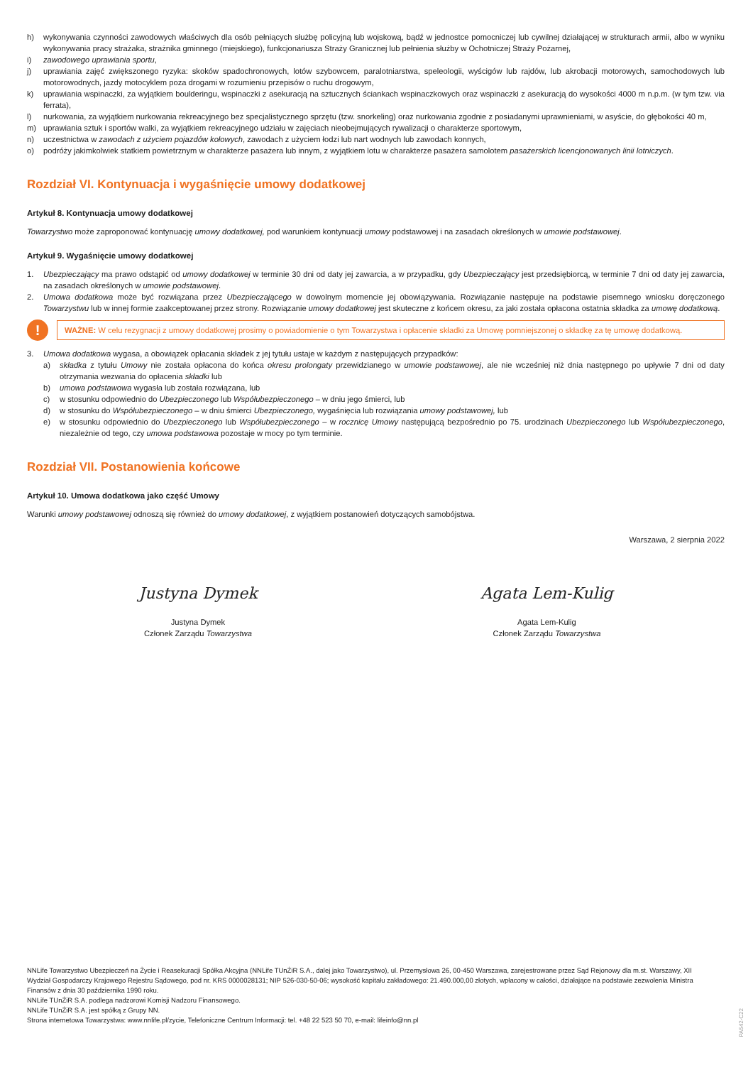h) wykonywania czynności zawodowych właściwych dla osób pełniących służbę policyjną lub wojskową, bądź w jednostce pomocniczej lub cywilnej działającej w strukturach armii, albo w wyniku wykonywania pracy strażaka, strażnika gminnego (miejskiego), funkcjonariusza Straży Granicznej lub pełnienia służby w Ochotniczej Straży Pożarnej,
i) zawodowego uprawiania sportu,
j) uprawiania zajęć zwiększonego ryzyka: skoków spadochronowych, lotów szybowcem, paralotniarstwa, speleologii, wyścigów lub rajdów, lub akrobacji motorowych, samochodowych lub motorowodnych, jazdy motocyklem poza drogami w rozumieniu przepisów o ruchu drogowym,
k) uprawiania wspinaczki, za wyjątkiem boulderingu, wspinaczki z asekuracją na sztucznych ściankach wspinaczkowych oraz wspinaczki z asekuracją do wysokości 4000 m n.p.m. (w tym tzw. via ferrata),
l) nurkowania, za wyjątkiem nurkowania rekreacyjnego bez specjalistycznego sprzętu (tzw. snorkeling) oraz nurkowania zgodnie z posiadanymi uprawnieniami, w asyście, do głębokości 40 m,
m) uprawiania sztuk i sportów walki, za wyjątkiem rekreacyjnego udziału w zajęciach nieobejmujących rywalizacji o charakterze sportowym,
n) uczestnictwa w zawodach z użyciem pojazdów kołowych, zawodach z użyciem łodzi lub nart wodnych lub zawodach konnych,
o) podróży jakimkolwiek statkiem powietrznym w charakterze pasażera lub innym, z wyjątkiem lotu w charakterze pasażera samolotem pasażerskich licencjonowanych linii lotniczych.
Rozdział VI. Kontynuacja i wygaśnięcie umowy dodatkowej
Artykuł 8. Kontynuacja umowy dodatkowej
Towarzystwo może zaproponować kontynuację umowy dodatkowej, pod warunkiem kontynuacji umowy podstawowej i na zasadach określonych w umowie podstawowej.
Artykuł 9. Wygaśnięcie umowy dodatkowej
1. Ubezpieczający ma prawo odstąpić od umowy dodatkowej w terminie 30 dni od daty jej zawarcia, a w przypadku, gdy Ubezpieczający jest przedsiębiorcą, w terminie 7 dni od daty jej zawarcia, na zasadach określonych w umowie podstawowej.
2. Umowa dodatkowa może być rozwiązana przez Ubezpieczającego w dowolnym momencie jej obowiązywania. Rozwiązanie następuje na podstawie pisemnego wniosku doręczonego Towarzystwu lub w innej formie zaakceptowanej przez strony. Rozwiązanie umowy dodatkowej jest skuteczne z końcem okresu, za jaki została opłacona ostatnia składka za umowę dodatkową.
!
WAŻNE: W celu rezygnacji z umowy dodatkowej prosimy o powiadomienie o tym Towarzystwa i opłacenie składki za Umowę pomniejszonej o składkę za tę umowę dodatkową.
3. Umowa dodatkowa wygasa, a obowiązek opłacania składek z jej tytułu ustaje w każdym z następujących przypadków:
a) składka z tytułu Umowy nie została opłacona do końca okresu prolongaty przewidzianego w umowie podstawowej, ale nie wcześniej niż dnia następnego po upływie 7 dni od daty otrzymania wezwania do opłacenia składki lub
b) umowa podstawowa wygasła lub została rozwiązana, lub
c) w stosunku odpowiednio do Ubezpieczonego lub Współubezpieczonego – w dniu jego śmierci, lub
d) w stosunku do Współubezpieczonego – w dniu śmierci Ubezpieczonego, wygaśnięcia lub rozwiązania umowy podstawowej, lub
e) w stosunku odpowiednio do Ubezpieczonego lub Współubezpieczonego – w rocznicę Umowy następującą bezpośrednio po 75. urodzinach Ubezpieczonego lub Współubezpieczonego, niezależnie od tego, czy umowa podstawowa pozostaje w mocy po tym terminie.
Rozdział VII. Postanowienia końcowe
Artykuł 10. Umowa dodatkowa jako część Umowy
Warunki umowy podstawowej odnoszą się również do umowy dodatkowej, z wyjątkiem postanowień dotyczących samobójstwa.
Warszawa, 2 sierpnia 2022
Justyna Dymek
Justyna Dymek
Członek Zarządu Towarzystwa
Agata Lem-Kulig
Agata Lem-Kulig
Członek Zarządu Towarzystwa
NNLife Towarzystwo Ubezpieczeń na Życie i Reasekuracji Spółka Akcyjna (NNLife TUnŻiR S.A., dalej jako Towarzystwo), ul. Przemysłowa 26, 00-450 Warszawa, zarejestrowane przez Sąd Rejonowy dla m.st. Warszawy, XII Wydział Gospodarczy Krajowego Rejestru Sądowego, pod nr. KRS 0000028131; NIP 526-030-50-06; wysokość kapitału zakładowego: 21.490.000,00 złotych, wpłacony w całości, działające na podstawie zezwolenia Ministra Finansów z dnia 30 października 1990 roku.
NNLife TUnŻiR S.A. podlega nadzorowi Komisji Nadzoru Finansowego.
NNLife TUnŻiR S.A. jest spółką z Grupy NN.
Strona internetowa Towarzystwa: www.nnlife.pl/zycie, Telefoniczne Centrum Informacji: tel. +48 22 523 50 70, e-mail: lifeinfo@nn.pl
PA542-C22